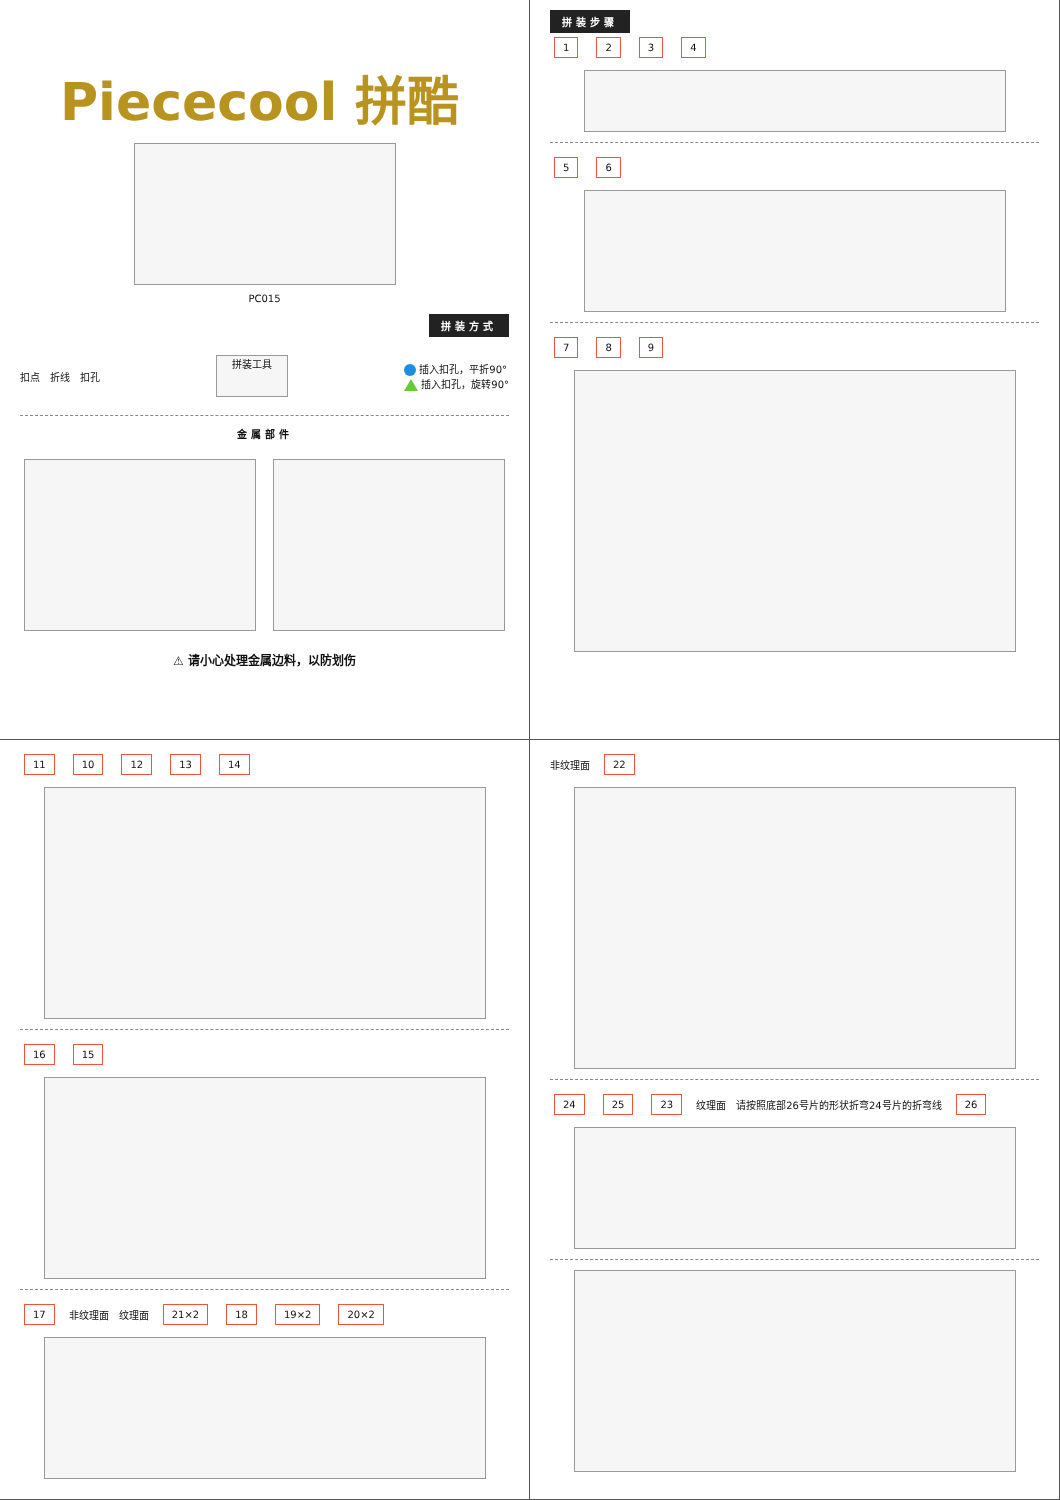Piececool 拼酷
PC015
拼装方式
扣点 折线 扣孔 拼装工具
插入扣孔，平折90°
插入扣孔，旋转90°
金属部件
⚠ 请小心处理金属边料，以防划伤
拼装步骤
1234
56
789
11 10 12 13 14
16 15
17 非纹理面 纹理面 21×2 18 19×2 20×2
非纹理面 22
24 25 23 纹理面 请按照底部26号片的形状折弯24号片的折弯线 26